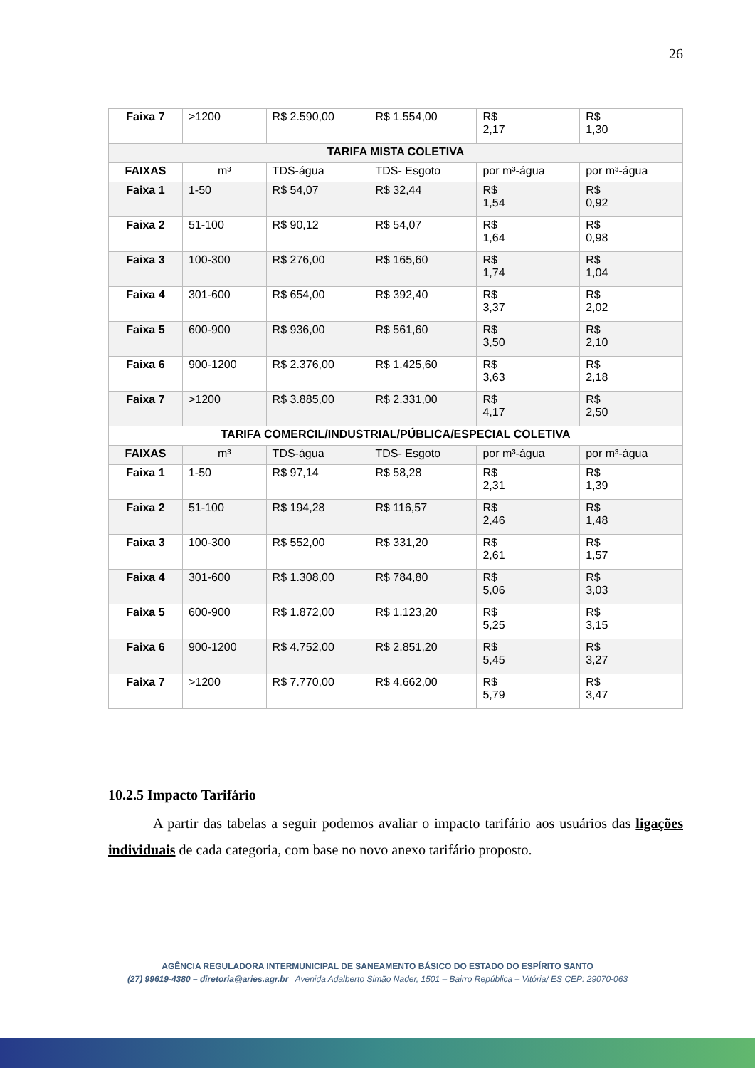26
| Faixa 7 | >1200 | R$ 2.590,00 | R$ 1.554,00 | R$ 2,17 | R$ 1,30 |
| TARIFA MISTA COLETIVA | | | | | |
| FAIXAS | m³ | TDS-água | TDS- Esgoto | por m³-água | por m³-água |
| Faixa 1 | 1-50 | R$ 54,07 | R$ 32,44 | R$ 1,54 | R$ 0,92 |
| Faixa 2 | 51-100 | R$ 90,12 | R$ 54,07 | R$ 1,64 | R$ 0,98 |
| Faixa 3 | 100-300 | R$ 276,00 | R$ 165,60 | R$ 1,74 | R$ 1,04 |
| Faixa 4 | 301-600 | R$ 654,00 | R$ 392,40 | R$ 3,37 | R$ 2,02 |
| Faixa 5 | 600-900 | R$ 936,00 | R$ 561,60 | R$ 3,50 | R$ 2,10 |
| Faixa 6 | 900-1200 | R$ 2.376,00 | R$ 1.425,60 | R$ 3,63 | R$ 2,18 |
| Faixa 7 | >1200 | R$ 3.885,00 | R$ 2.331,00 | R$ 4,17 | R$ 2,50 |
| TARIFA COMERCIL/INDUSTRIAL/PÚBLICA/ESPECIAL COLETIVA | | | | | |
| FAIXAS | m³ | TDS-água | TDS- Esgoto | por m³-água | por m³-água |
| Faixa 1 | 1-50 | R$ 97,14 | R$ 58,28 | R$ 2,31 | R$ 1,39 |
| Faixa 2 | 51-100 | R$ 194,28 | R$ 116,57 | R$ 2,46 | R$ 1,48 |
| Faixa 3 | 100-300 | R$ 552,00 | R$ 331,20 | R$ 2,61 | R$ 1,57 |
| Faixa 4 | 301-600 | R$ 1.308,00 | R$ 784,80 | R$ 5,06 | R$ 3,03 |
| Faixa 5 | 600-900 | R$ 1.872,00 | R$ 1.123,20 | R$ 5,25 | R$ 3,15 |
| Faixa 6 | 900-1200 | R$ 4.752,00 | R$ 2.851,20 | R$ 5,45 | R$ 3,27 |
| Faixa 7 | >1200 | R$ 7.770,00 | R$ 4.662,00 | R$ 5,79 | R$ 3,47 |
10.2.5 Impacto Tarifário
A partir das tabelas a seguir podemos avaliar o impacto tarifário aos usuários das ligações individuais de cada categoria, com base no novo anexo tarifário proposto.
AGÊNCIA REGULADORA INTERMUNICIPAL DE SANEAMENTO BÁSICO DO ESTADO DO ESPÍRITO SANTO
(27) 99619-4380 – diretoria@aries.agr.br | Avenida Adalberto Simão Nader, 1501 – Bairro República – Vitória/ ES CEP: 29070-063